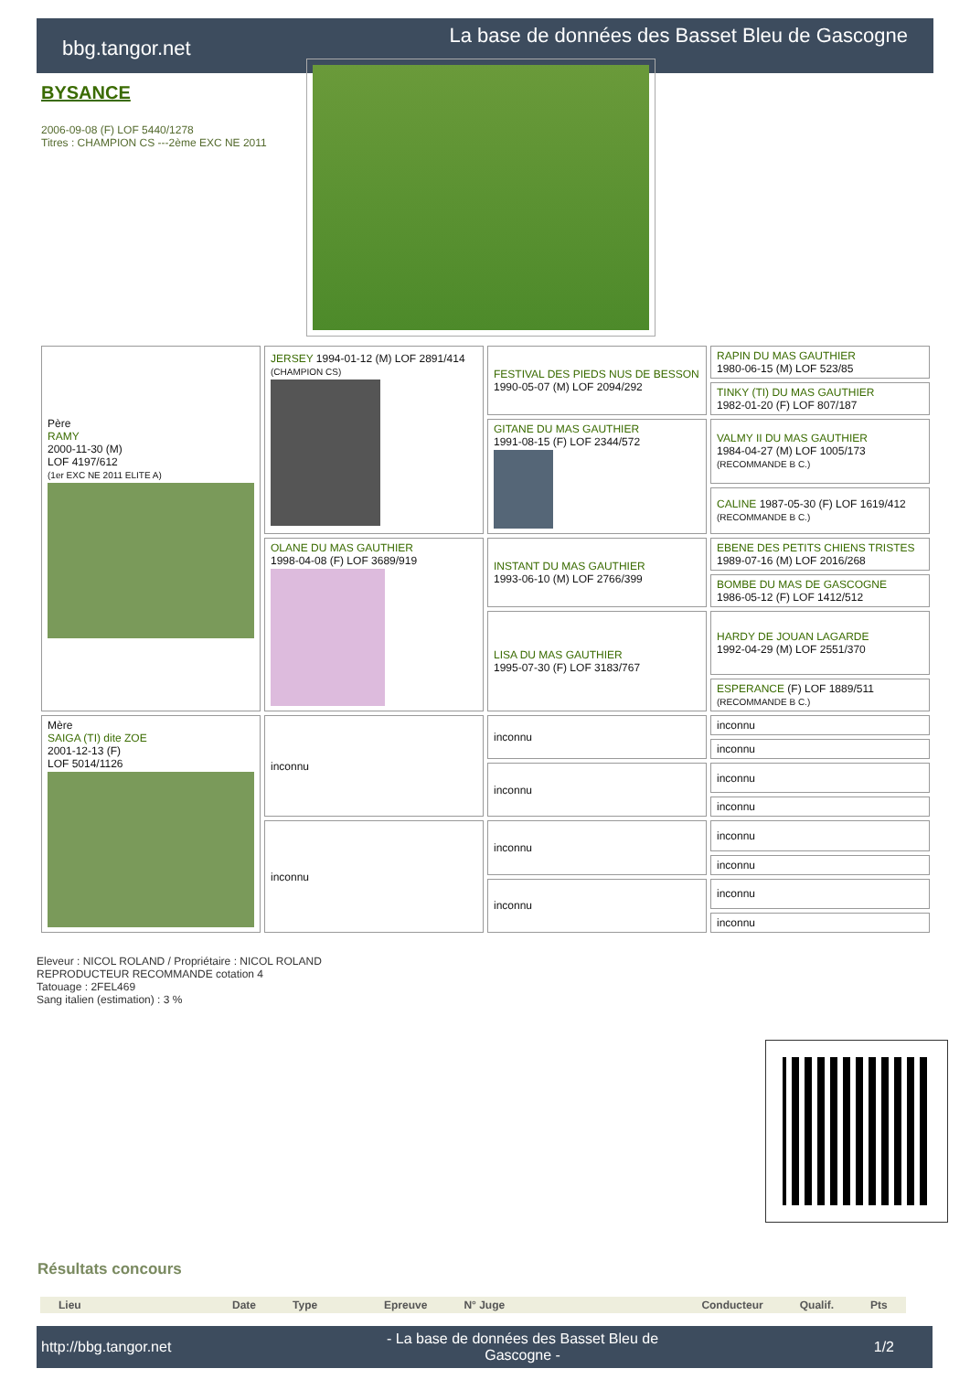bbg.tangor.net
La base de données des Basset Bleu de Gascogne
BYSANCE
2006-09-08 (F) LOF 5440/1278
Titres : CHAMPION CS ---2ème EXC NE 2011
| Père RAMY 2000-11-30 (M) LOF 4197/612 (1er EXC NE 2011 ELITE A) | JERSEY 1994-01-12 (M) LOF 2891/414 (CHAMPION CS) | FESTIVAL DES PIEDS NUS DE BESSON 1990-05-07 (M) LOF 2094/292 | RAPIN DU MAS GAUTHIER 1980-06-15 (M) LOF 523/85 |
| | | | TINKY (TI) DU MAS GAUTHIER 1982-01-20 (F) LOF 807/187 |
| | | GITANE DU MAS GAUTHIER 1991-08-15 (F) LOF 2344/572 | VALMY II DU MAS GAUTHIER 1984-04-27 (M) LOF 1005/173 (RECOMMANDE B C.) |
| | | | CALINE 1987-05-30 (F) LOF 1619/412 (RECOMMANDE B C.) |
| | OLANE DU MAS GAUTHIER 1998-04-08 (F) LOF 3689/919 | INSTANT DU MAS GAUTHIER 1993-06-10 (M) LOF 2766/399 | EBENE DES PETITS CHIENS TRISTES 1989-07-16 (M) LOF 2016/268 |
| | | | BOMBE DU MAS DE GASCOGNE 1986-05-12 (F) LOF 1412/512 |
| | | LISA DU MAS GAUTHIER 1995-07-30 (F) LOF 3183/767 | HARDY DE JOUAN LAGARDE 1992-04-29 (M) LOF 2551/370 |
| | | | ESPERANCE (F) LOF 1889/511 (RECOMMANDE B C.) |
| Mère SAIGA (TI) dite ZOE 2001-12-13 (F) LOF 5014/1126 | inconnu | inconnu | inconnu |
| | | | inconnu |
| | | inconnu | inconnu |
| | | | inconnu |
| | inconnu | inconnu | inconnu |
| | | | inconnu |
| | | inconnu | inconnu |
| | | | inconnu |
Eleveur : NICOL ROLAND / Propriétaire : NICOL ROLAND
REPRODUCTEUR RECOMMANDE cotation 4
Tatouage : 2FEL469
Sang italien (estimation) : 3 %
Résultats concours
| Lieu | Date | Type | Epreuve | N° Juge | Conducteur | Qualif. | Pts |
| --- | --- | --- | --- | --- | --- | --- | --- |
http://bbg.tangor.net - La base de données des Basset Bleu de Gascogne - 1/2